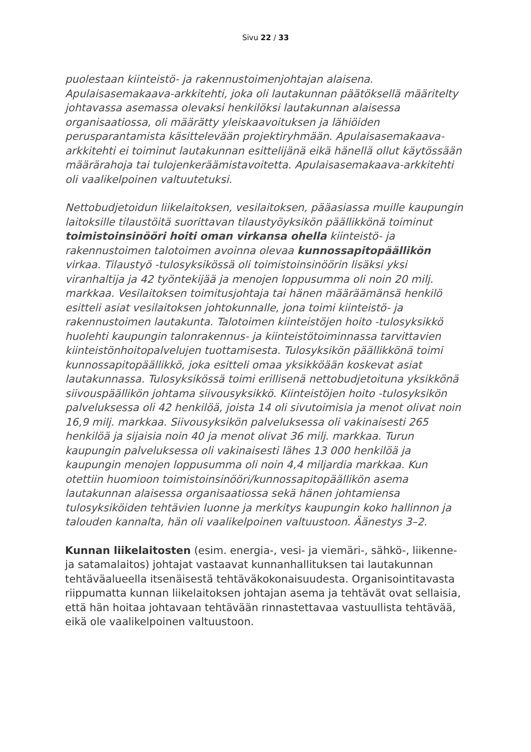Sivu 22 / 33
puolestaan kiinteistö- ja rakennustoimenjohtajan alaisena. Apulaisasemakaava-arkkitehti, joka oli lautakunnan päätöksellä määritelty johtavassa asemassa olevaksi henkilöksi lautakunnan alaisessa organisaatiossa, oli määrätty yleiskaavoituksen ja lähiöiden perusparantamista käsittelevään projektiryhmään. Apulaisasemakaava-arkkitehti ei toiminut lautakunnan esittelijänä eikä hänellä ollut käytössään määrärahoja tai tulojenkeräämistavoitetta. Apulaisasemakaava-arkkitehti oli vaalikelpoinen valtuutetuksi.
Nettobudjetoidun liikelaitoksen, vesilaitoksen, pääasiassa muille kaupungin laitoksille tilaustöitä suorittavan tilaustyöyksikön päällikkönä toiminut toimistoinsinööri hoiti oman virkansa ohella kiinteistö- ja rakennustoimen talotoimen avoinna olevaa kunnossapitopäällikön virkaa. Tilaustyö -tulosyksikössä oli toimistoinsinöörin lisäksi yksi viranhaltija ja 42 työntekijää ja menojen loppusumma oli noin 20 milj. markkaa. Vesilaitoksen toimitusjohtaja tai hänen määräämänsä henkilö esitteli asiat vesilaitoksen johtokunnalle, jona toimi kiinteistö- ja rakennustoimen lautakunta. Talotoimen kiinteistöjen hoito -tulosyksikkö huolehti kaupungin talonrakennus- ja kiinteistötoiminnassa tarvittavien kiinteistönhoitopalvelujen tuottamisesta. Tulosyksikön päällikkönä toimi kunnossapitopäällikkö, joka esitteli omaa yksikköään koskevat asiat lautakunnassa. Tulosyksikössä toimi erillisenä nettobudjetoituna yksikkönä siivouspäällikön johtama siivousyksikkö. Kiinteistöjen hoito -tulosyksikön palveluksessa oli 42 henkilöä, joista 14 oli sivutoimisia ja menot olivat noin 16,9 milj. markkaa. Siivousyksikön palveluksessa oli vakinaisesti 265 henkilöä ja sijaisia noin 40 ja menot olivat 36 milj. markkaa. Turun kaupungin palveluksessa oli vakinaisesti lähes 13 000 henkilöä ja kaupungin menojen loppusumma oli noin 4,4 miljardia markkaa. Kun otettiin huomioon toimistoinsinööri/kunnossapitopäällikön asema lautakunnan alaisessa organisaatiossa sekä hänen johtamiensa tulosyksiköiden tehtävien luonne ja merkitys kaupungin koko hallinnon ja talouden kannalta, hän oli vaalikelpoinen valtuustoon. Äänestys 3–2.
Kunnan liikelaitosten (esim. energia-, vesi- ja viemäri-, sähkö-, liikenne- ja satamalaitos) johtajat vastaavat kunnanhallituksen tai lautakunnan tehtäväalueella itsenäisestä tehtäväkokonaisuudesta. Organisointitavasta riippumatta kunnan liikelaitoksen johtajan asema ja tehtävät ovat sellaisia, että hän hoitaa johtavaan tehtävään rinnastettavaa vastuullista tehtävää, eikä ole vaalikelpoinen valtuustoon.